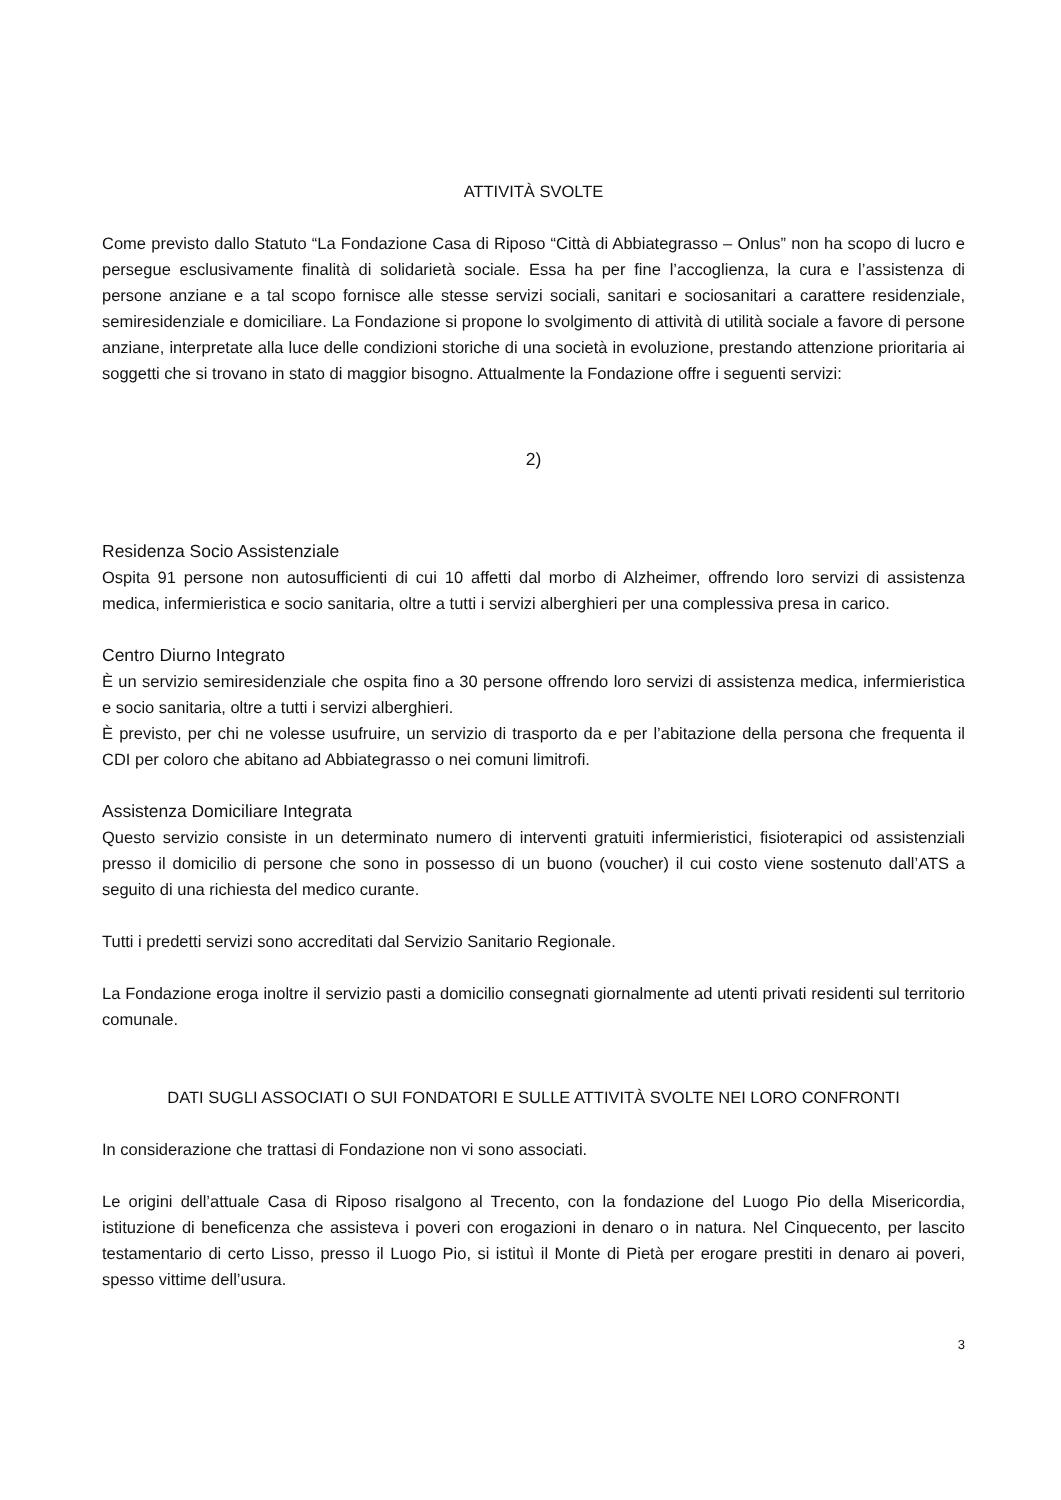ATTIVITÀ SVOLTE
Come previsto dallo Statuto “La Fondazione Casa di Riposo “Città di Abbiategrasso – Onlus” non ha scopo di lucro e persegue esclusivamente finalità di solidarietà sociale. Essa ha per fine l’accoglienza, la cura e l’assistenza di persone anziane e a tal scopo fornisce alle stesse servizi sociali, sanitari e sociosanitari a carattere residenziale, semiresidenziale e domiciliare. La Fondazione si propone lo svolgimento di attività di utilità sociale a favore di persone anziane, interpretate alla luce delle condizioni storiche di una società in evoluzione, prestando attenzione prioritaria ai soggetti che si trovano in stato di maggior bisogno. Attualmente la Fondazione offre i seguenti servizi:
2)
Residenza Socio Assistenziale
Ospita 91 persone non autosufficienti di cui 10 affetti dal morbo di Alzheimer, offrendo loro servizi di assistenza medica, infermieristica e socio sanitaria, oltre a tutti i servizi alberghieri per una complessiva presa in carico.
Centro Diurno Integrato
È un servizio semiresidenziale che ospita fino a 30 persone offrendo loro servizi di assistenza medica, infermieristica e socio sanitaria, oltre a tutti i servizi alberghieri.
È previsto, per chi ne volesse usufruire, un servizio di trasporto da e per l’abitazione della persona che frequenta il CDI per coloro che abitano ad Abbiategrasso o nei comuni limitrofi.
Assistenza Domiciliare Integrata
Questo servizio consiste in un determinato numero di interventi gratuiti infermieristici, fisioterapici od assistenziali presso il domicilio di persone che sono in possesso di un buono (voucher) il cui costo viene sostenuto dall’ATS a seguito di una richiesta del medico curante.
Tutti i predetti servizi sono accreditati dal Servizio Sanitario Regionale.
La Fondazione eroga inoltre il servizio pasti a domicilio consegnati giornalmente ad utenti privati residenti sul territorio comunale.
DATI SUGLI ASSOCIATI O SUI FONDATORI E SULLE ATTIVITÀ SVOLTE NEI LORO CONFRONTI
In considerazione che trattasi di Fondazione non vi sono associati.
Le origini dell’attuale Casa di Riposo risalgono al Trecento, con la fondazione del Luogo Pio della Misericordia, istituzione di beneficenza che assisteva i poveri con erogazioni in denaro o in natura. Nel Cinquecento, per lascito testamentario di certo Lisso, presso il Luogo Pio, si istituì il Monte di Pietà per erogare prestiti in denaro ai poveri, spesso vittime dell’usura.
3